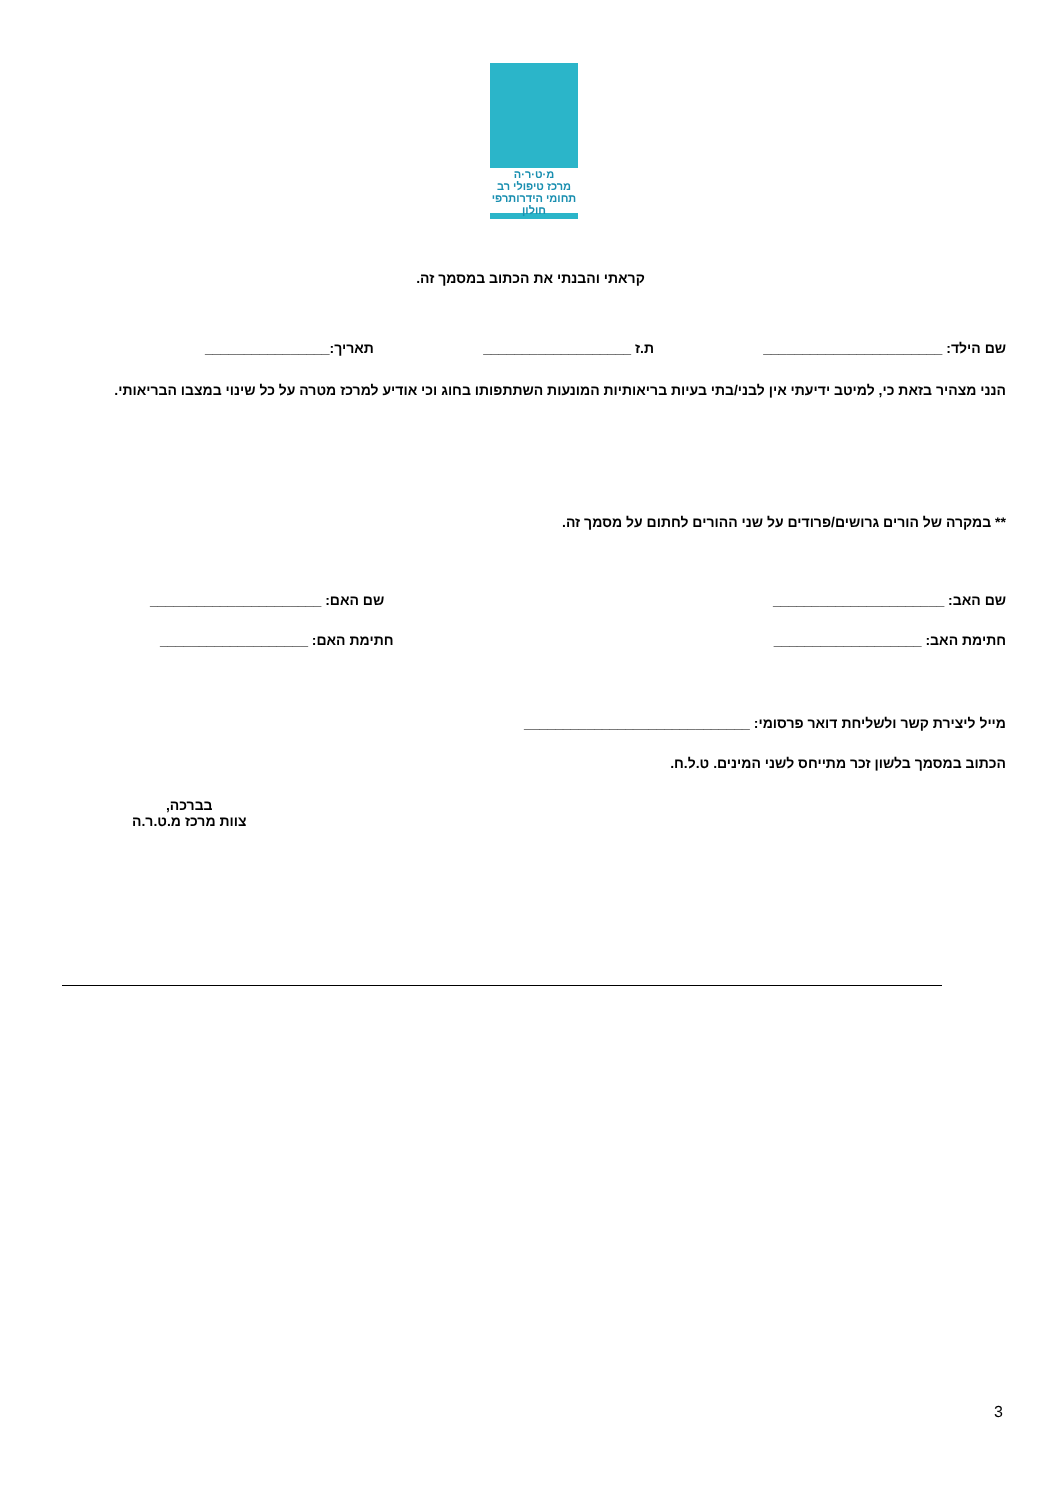מ·ט·ר·ה
מרכז טיפולי רב תחומי הידרותרפי
חולון
קראתי והבנתי את הכתוב במסמך זה.
שם הילד: _______________________ ת.ז ___________________ תאריך:________________
הנני מצהיר בזאת כי, למיטב ידיעתי אין לבני/בתי בעיות בריאותיות המונעות השתתפותו בחוג וכי אודיע למרכז מטרה על כל שינוי במצבו הבריאותי.
** במקרה של הורים גרושים/פרודים על שני ההורים לחתום על מסמך זה.
שם האב: ______________________ שם האם: ______________________
חתימת האב: ___________________ חתימת האם: ___________________
מייל ליצירת קשר ולשליחת דואר פרסומי: _____________________________
הכתוב במסמך בלשון זכר מתייחס לשני המינים. ט.ל.ח.
בברכה,
צוות מרכז מ.ט.ר.ה
3